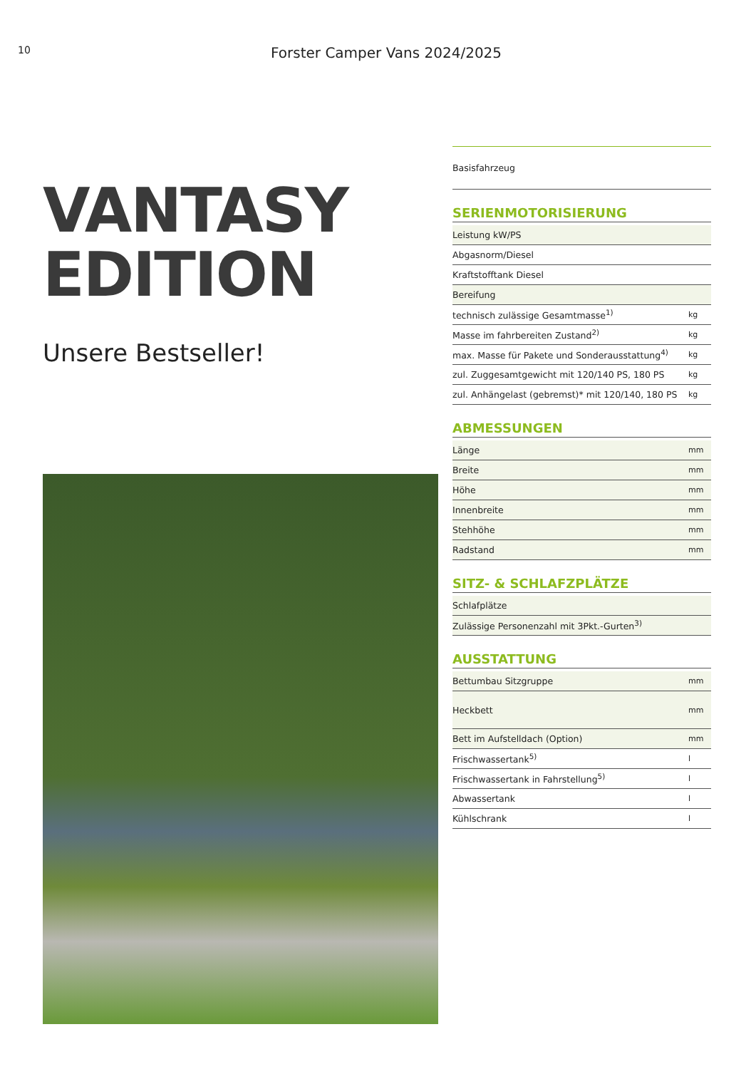10
Forster Camper Vans 2024/2025
VANTASY
EDITION
Unsere Bestseller!
Basisfahrzeug
SERIENMOTORISIERUNG
| Leistung kW/PS | |
| Abgasnorm/Diesel | |
| Kraftstofftank Diesel | |
| Bereifung | |
| technisch zulässige Gesamtmasse<sup>1)</sup> | kg |
| Masse im fahrbereiten Zustand<sup>2)</sup> | kg |
| max. Masse für Pakete und Sonderausstattung<sup>4)</sup> | kg |
| zul. Zuggesamtgewicht mit 120/140 PS, 180 PS | kg |
| zul. Anhängelast (gebremst)* mit 120/140, 180 PS | kg |
ABMESSUNGEN
| Länge | mm |
| Breite | mm |
| Höhe | mm |
| Innenbreite | mm |
| Stehhöhe | mm |
| Radstand | mm |
SITZ- & SCHLAFZPLÄTZE
| Schlafplätze | |
| Zulässige Personenzahl mit 3Pkt.-Gurten<sup>3)</sup> | |
AUSSTATTUNG
| Bettumbau Sitzgruppe | mm |
| Heckbett | mm |
| Bett im Aufstelldach (Option) | mm |
| Frischwassertank<sup>5)</sup> | l |
| Frischwassertank in Fahrstellung<sup>5)</sup> | l |
| Abwassertank | l |
| Kühlschrank | l |